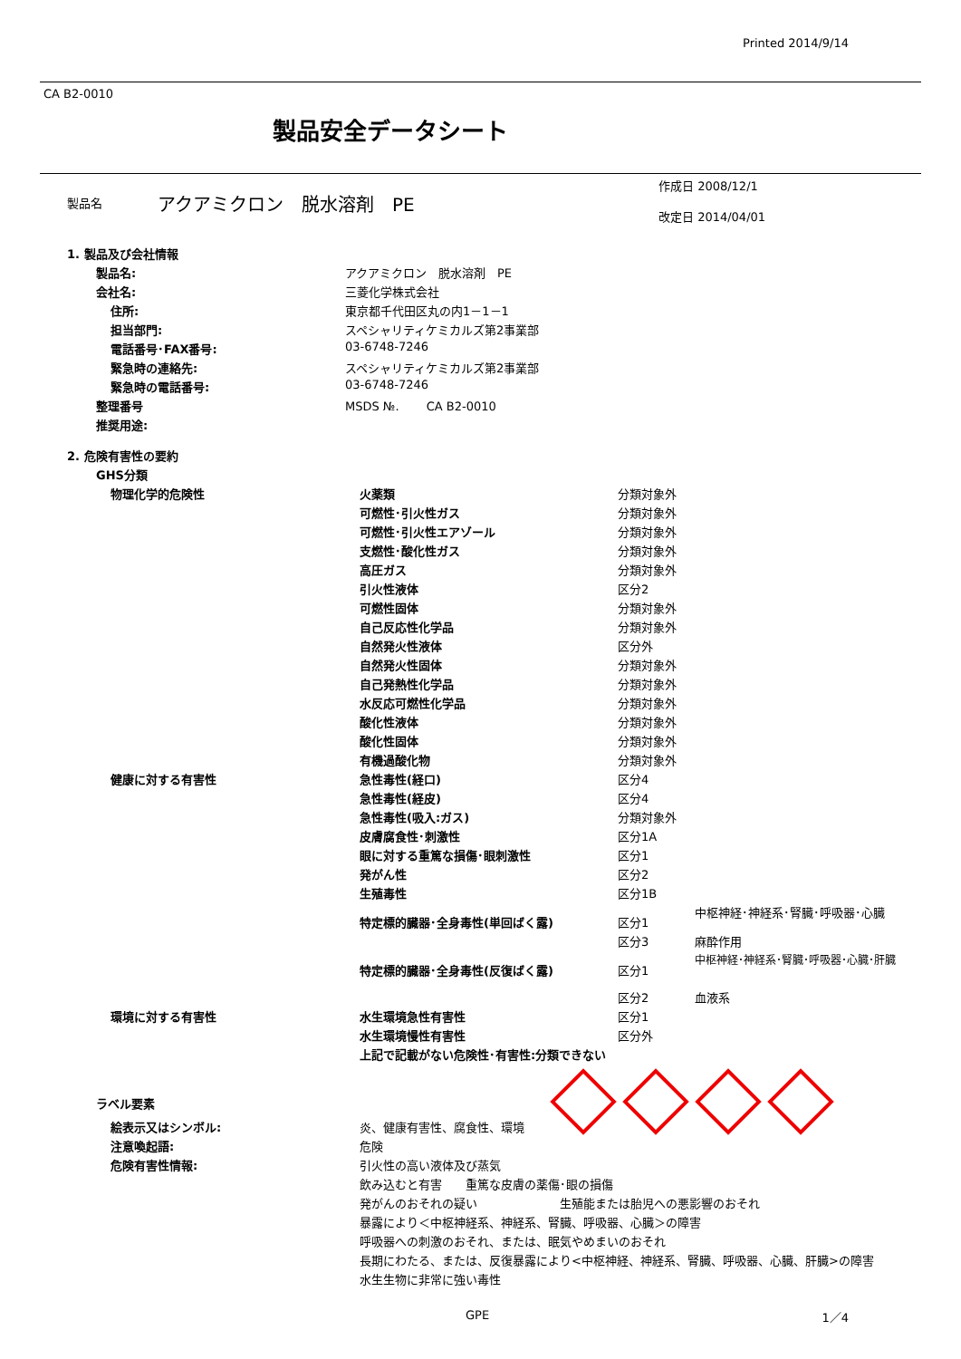Printed 2014/9/14
CA B2-0010
製品安全データシート
| | 製品名 | アクアミクロン 脱水溶剤 PE | 作成日 2008/12/1 改定日 2014/04/01 |
| 1. 製品及び会社情報 | |
| 製品名: | アクアミクロン 脱水溶剤 PE |
| 会社名: | 三菱化学株式会社 |
| 住所: | 東京都千代田区丸の内1－1－1 |
| 担当部門: | スペシャリティケミカルズ第2事業部 |
| 電話番号･FAX番号: | 03-6748-7246 |
| 緊急時の連絡先: | スペシャリティケミカルズ第2事業部 |
| 緊急時の電話番号: | 03-6748-7246 |
| 整理番号 | MSDS №. CA B2-0010 |
| 推奨用途: | |
| 2. 危険有害性の要約 | |
| GHS分類 | |
| 物理化学的危険性 | 火薬類 | 分類対象外 | |
| | 可燃性･引火性ガス | 分類対象外 | |
| | 可燃性･引火性エアゾール | 分類対象外 | |
| | 支燃性･酸化性ガス | 分類対象外 | |
| | 高圧ガス | 分類対象外 | |
| | 引火性液体 | 区分2 | |
| | 可燃性固体 | 分類対象外 | |
| | 自己反応性化学品 | 分類対象外 | |
| | 自然発火性液体 | 区分外 | |
| | 自然発火性固体 | 分類対象外 | |
| | 自己発熱性化学品 | 分類対象外 | |
| | 水反応可燃性化学品 | 分類対象外 | |
| | 酸化性液体 | 分類対象外 | |
| | 酸化性固体 | 分類対象外 | |
| | 有機過酸化物 | 分類対象外 | |
| 健康に対する有害性 | 急性毒性(経口) | 区分4 | |
| | 急性毒性(経皮) | 区分4 | |
| | 急性毒性(吸入:ガス) | 分類対象外 | |
| | 皮膚腐食性･刺激性 | 区分1A | |
| | 眼に対する重篤な損傷･眼刺激性 | 区分1 | |
| | 発がん性 | 区分2 | |
| | 生殖毒性 | 区分1B | |
| | 特定標的臓器･全身毒性(単回ばく露) | 区分1 | 中枢神経･神経系･腎臓･呼吸器･心臓 |
| | | 区分3 | 麻酔作用 |
| | 特定標的臓器･全身毒性(反復ばく露) | 区分1 | 中枢神経･神経系･腎臓･呼吸器･心臓･肝臓 |
| | | 区分2 | 血液系 |
| 環境に対する有害性 | 水生環境急性有害性 | 区分1 | |
| | 水生環境慢性有害性 | 区分外 | |
| | 上記で記載がない危険性･有害性:分類できない | | |
ラベル要素
| 絵表示又はシンボル: | 炎、健康有害性、腐食性、環境 |
| 注意喚起語: | 危険 |
| 危険有害性情報: | 引火性の高い液体及び蒸気 |
| | 飲み込むと有害 重篤な皮膚の薬傷･眼の損傷 |
| | 発がんのおそれの疑い 生殖能または胎児への悪影響のおそれ |
| | 暴露により＜中枢神経系、神経系、腎臓、呼吸器、心臓＞の障害 |
| | 呼吸器への刺激のおそれ、または、眠気やめまいのおそれ |
| | 長期にわたる、または、反復暴露により<中枢神経、神経系、腎臓、呼吸器、心臓、肝臓>の障害 |
| | 水生生物に非常に強い毒性 |
GPE 1／4